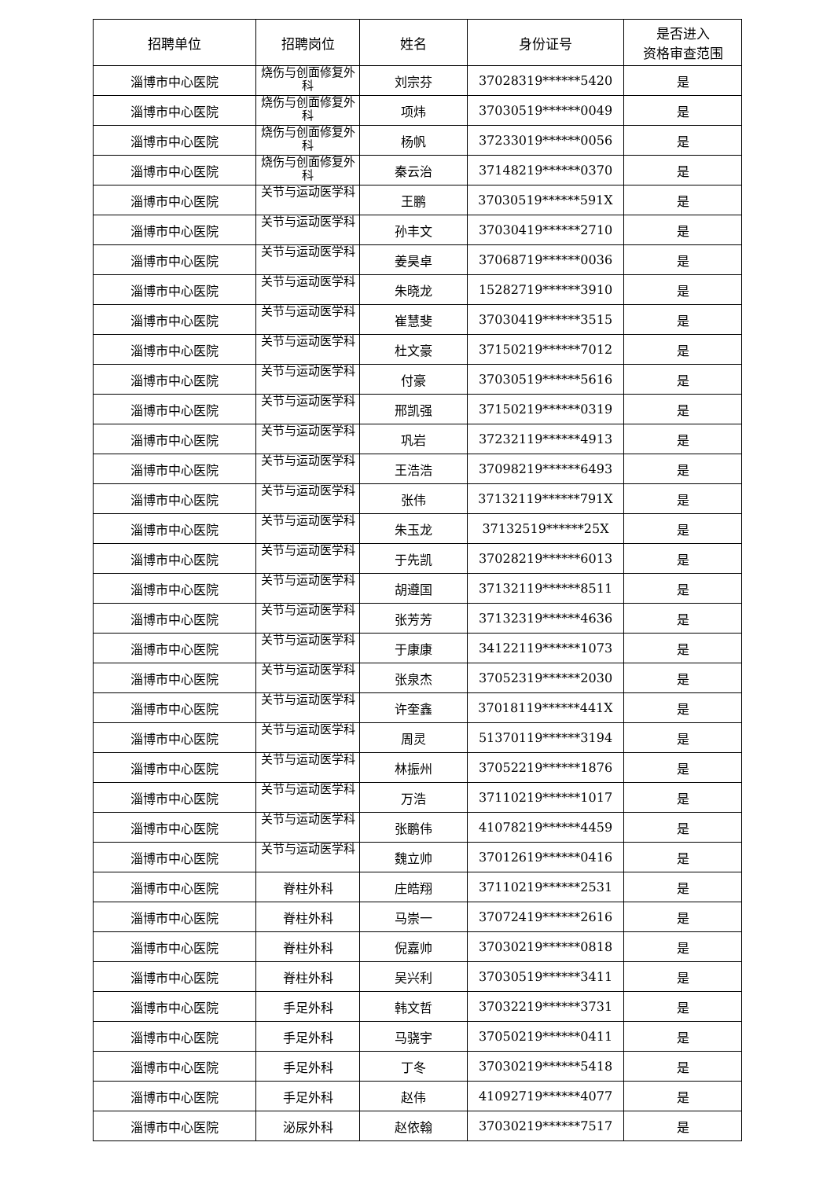| 招聘单位 | 招聘岗位 | 姓名 | 身份证号 | 是否进入 资格审查范围 |
| --- | --- | --- | --- | --- |
| 淄博市中心医院 | 烧伤与创面修复外科 | 刘宗芬 | 37028319******5420 | 是 |
| 淄博市中心医院 | 烧伤与创面修复外科 | 项炜 | 37030519******0049 | 是 |
| 淄博市中心医院 | 烧伤与创面修复外科 | 杨帆 | 37233019******0056 | 是 |
| 淄博市中心医院 | 烧伤与创面修复外科 | 秦云治 | 37148219******0370 | 是 |
| 淄博市中心医院 | 关节与运动医学科 | 王鹏 | 37030519******591X | 是 |
| 淄博市中心医院 | 关节与运动医学科 | 孙丰文 | 37030419******2710 | 是 |
| 淄博市中心医院 | 关节与运动医学科 | 姜昊卓 | 37068719******0036 | 是 |
| 淄博市中心医院 | 关节与运动医学科 | 朱晓龙 | 15282719******3910 | 是 |
| 淄博市中心医院 | 关节与运动医学科 | 崔慧斐 | 37030419******3515 | 是 |
| 淄博市中心医院 | 关节与运动医学科 | 杜文豪 | 37150219******7012 | 是 |
| 淄博市中心医院 | 关节与运动医学科 | 付豪 | 37030519******5616 | 是 |
| 淄博市中心医院 | 关节与运动医学科 | 邢凯强 | 37150219******0319 | 是 |
| 淄博市中心医院 | 关节与运动医学科 | 巩岩 | 37232119******4913 | 是 |
| 淄博市中心医院 | 关节与运动医学科 | 王浩浩 | 37098219******6493 | 是 |
| 淄博市中心医院 | 关节与运动医学科 | 张伟 | 37132119******791X | 是 |
| 淄博市中心医院 | 关节与运动医学科 | 朱玉龙 | 37132519******25X | 是 |
| 淄博市中心医院 | 关节与运动医学科 | 于先凯 | 37028219******6013 | 是 |
| 淄博市中心医院 | 关节与运动医学科 | 胡遵国 | 37132119******8511 | 是 |
| 淄博市中心医院 | 关节与运动医学科 | 张芳芳 | 37132319******4636 | 是 |
| 淄博市中心医院 | 关节与运动医学科 | 于康康 | 34122119******1073 | 是 |
| 淄博市中心医院 | 关节与运动医学科 | 张泉杰 | 37052319******2030 | 是 |
| 淄博市中心医院 | 关节与运动医学科 | 许奎鑫 | 37018119******441X | 是 |
| 淄博市中心医院 | 关节与运动医学科 | 周灵 | 51370119******3194 | 是 |
| 淄博市中心医院 | 关节与运动医学科 | 林振州 | 37052219******1876 | 是 |
| 淄博市中心医院 | 关节与运动医学科 | 万浩 | 37110219******1017 | 是 |
| 淄博市中心医院 | 关节与运动医学科 | 张鹏伟 | 41078219******4459 | 是 |
| 淄博市中心医院 | 关节与运动医学科 | 魏立帅 | 37012619******0416 | 是 |
| 淄博市中心医院 | 脊柱外科 | 庄皓翔 | 37110219******2531 | 是 |
| 淄博市中心医院 | 脊柱外科 | 马崇一 | 37072419******2616 | 是 |
| 淄博市中心医院 | 脊柱外科 | 倪嘉帅 | 37030219******0818 | 是 |
| 淄博市中心医院 | 脊柱外科 | 吴兴利 | 37030519******3411 | 是 |
| 淄博市中心医院 | 手足外科 | 韩文哲 | 37032219******3731 | 是 |
| 淄博市中心医院 | 手足外科 | 马骁宇 | 37050219******0411 | 是 |
| 淄博市中心医院 | 手足外科 | 丁冬 | 37030219******5418 | 是 |
| 淄博市中心医院 | 手足外科 | 赵伟 | 41092719******4077 | 是 |
| 淄博市中心医院 | 泌尿外科 | 赵依翰 | 37030219******7517 | 是 |